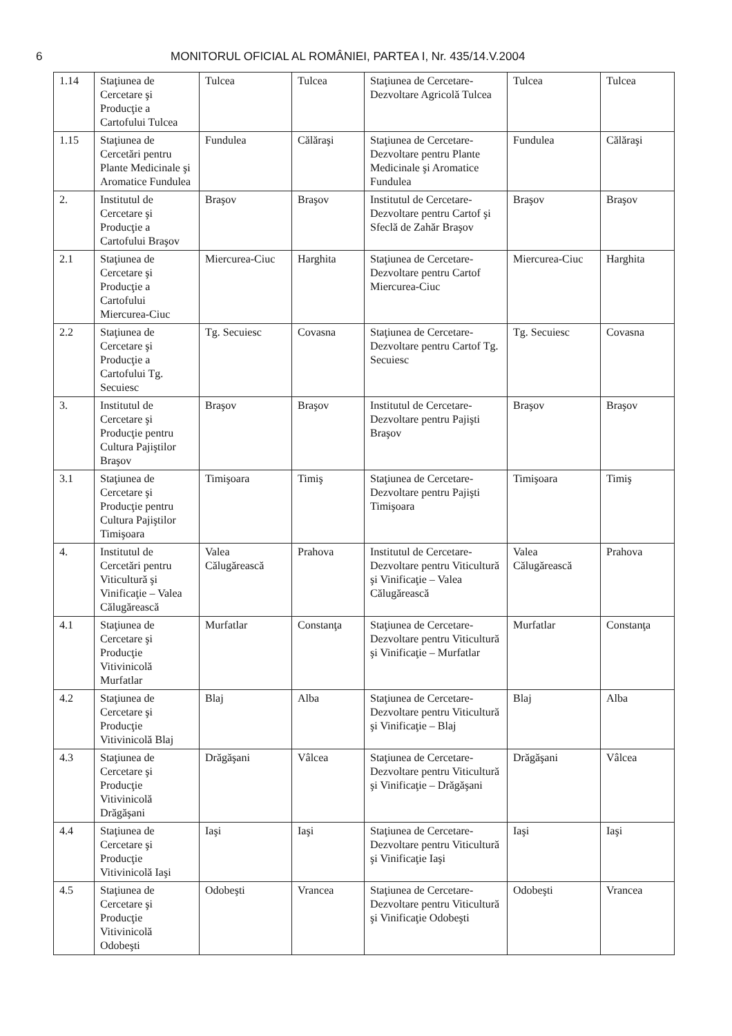6 MONITORUL OFICIAL AL ROMÂNIEI, PARTEA I, Nr. 435/14.V.2004
| 1.14 | Staţiunea de Cercetare şi Producţie a Cartofului Tulcea | Tulcea | Tulcea | Staţiunea de Cercetare-Dezvoltare Agricolă Tulcea | Tulcea | Tulcea |
| 1.15 | Staţiunea de Cercetări pentru Plante Medicinale şi Aromatice Fundulea | Fundulea | Călăraşi | Staţiunea de Cercetare-Dezvoltare pentru Plante Medicinale şi Aromatice Fundulea | Fundulea | Călăraşi |
| 2. | Institutul de Cercetare şi Producţie a Cartofului Braşov | Braşov | Braşov | Institutul de Cercetare-Dezvoltare pentru Cartof şi Sfeclă de Zahăr Braşov | Braşov | Braşov |
| 2.1 | Staţiunea de Cercetare şi Producţie a Cartofului Miercurea-Ciuc | Miercurea-Ciuc | Harghita | Staţiunea de Cercetare-Dezvoltare pentru Cartof Miercurea-Ciuc | Miercurea-Ciuc | Harghita |
| 2.2 | Staţiunea de Cercetare şi Producţie a Cartofului Tg. Secuiesc | Tg. Secuiesc | Covasna | Staţiunea de Cercetare-Dezvoltare pentru Cartof Tg. Secuiesc | Tg. Secuiesc | Covasna |
| 3. | Institutul de Cercetare şi Producţie pentru Cultura Pajiştilor Braşov | Braşov | Braşov | Institutul de Cercetare-Dezvoltare pentru Pajişti Braşov | Braşov | Braşov |
| 3.1 | Staţiunea de Cercetare şi Producţie pentru Cultura Pajiştilor Timişoara | Timişoara | Timiş | Staţiunea de Cercetare-Dezvoltare pentru Pajişti Timişoara | Timişoara | Timiş |
| 4. | Institutul de Cercetări pentru Viticultură şi Vinificaţie – Valea Călugărească | Valea Călugărească | Prahova | Institutul de Cercetare-Dezvoltare pentru Viticultură şi Vinificaţie – Valea Călugărească | Valea Călugărească | Prahova |
| 4.1 | Staţiunea de Cercetare şi Producţie Vitivinicolă Murfatlar | Murfatlar | Constanţa | Staţiunea de Cercetare-Dezvoltare pentru Viticultură şi Vinificaţie – Murfatlar | Murfatlar | Constanţa |
| 4.2 | Staţiunea de Cercetare şi Producţie Vitivinicolă Blaj | Blaj | Alba | Staţiunea de Cercetare-Dezvoltare pentru Viticultură şi Vinificaţie – Blaj | Blaj | Alba |
| 4.3 | Staţiunea de Cercetare şi Producţie Vitivinicolă Drăgăşani | Drăgăşani | Vâlcea | Staţiunea de Cercetare-Dezvoltare pentru Viticultură şi Vinificaţie – Drăgăşani | Drăgăşani | Vâlcea |
| 4.4 | Staţiunea de Cercetare şi Producţie Vitivinicolă Iaşi | Iaşi | Iaşi | Staţiunea de Cercetare-Dezvoltare pentru Viticultură şi Vinificaţie Iaşi | Iaşi | Iaşi |
| 4.5 | Staţiunea de Cercetare şi Producţie Vitivinicolă Odobeşti | Odobeşti | Vrancea | Staţiunea de Cercetare-Dezvoltare pentru Viticultură şi Vinificaţie Odobeşti | Odobeşti | Vrancea |